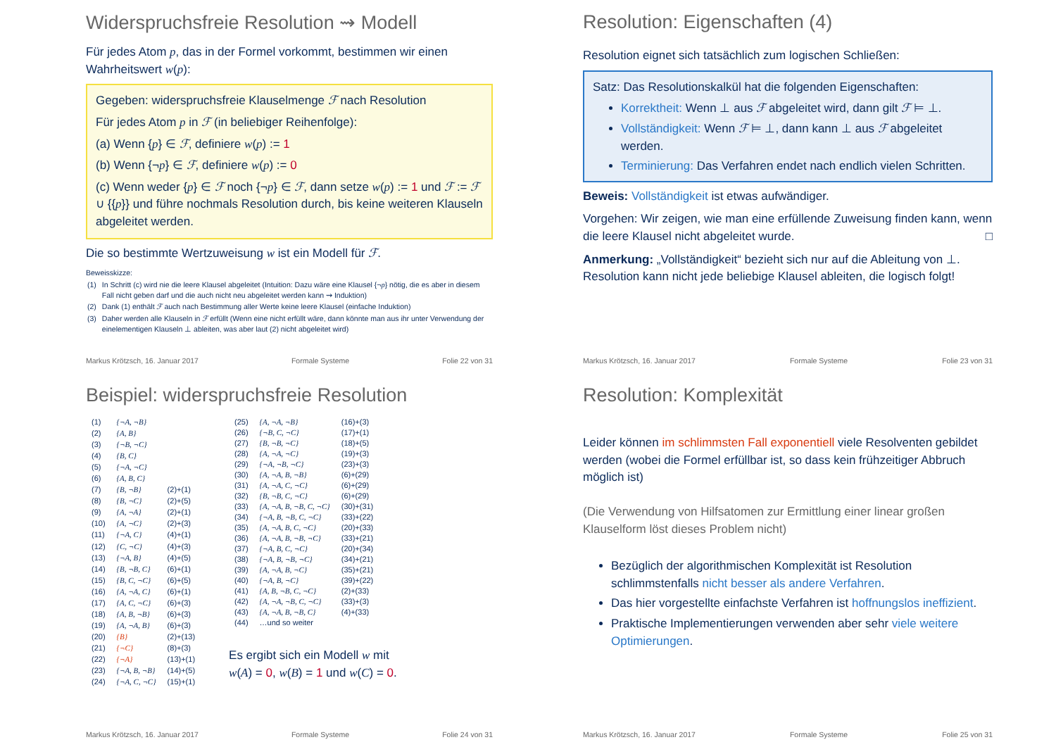Widerspruchsfreie Resolution ⇝ Modell
Für jedes Atom p, das in der Formel vorkommt, bestimmen wir einen Wahrheitswert w(p):
Gegeben: widerspruchsfreie Klauselmenge ℱ nach Resolution
Für jedes Atom p in ℱ (in beliebiger Reihenfolge):
(a) Wenn {p} ∈ ℱ, definiere w(p) := 1
(b) Wenn {¬p} ∈ ℱ, definiere w(p) := 0
(c) Wenn weder {p} ∈ ℱ noch {¬p} ∈ ℱ, dann setze w(p) := 1 und ℱ := ℱ ∪ {{p}} und führe nochmals Resolution durch, bis keine weiteren Klauseln abgeleitet werden.
Die so bestimmte Wertzuweisung w ist ein Modell für ℱ.
Beweisskizze:
| (1) | In Schritt (c) wird nie die leere Klausel abgeleitet (Intuition: Dazu wäre eine Klausel {¬ p } nötig, die es aber in diesem Fall nicht geben darf und die auch nicht neu abgeleitet werden kann ⇝ Induktion) |
| (2) | Dank (1) enthält ℱ auch nach Bestimmung aller Werte keine leere Klausel (einfache Induktion) |
| (3) | Daher werden alle Klauseln in ℱ erfüllt (Wenn eine nicht erfüllt wäre, dann könnte man aus ihr unter Verwendung der einelementigen Klauseln ⊥ ableiten, was aber laut (2) nicht abgeleitet wird) |
Markus Krötzsch, 16. Januar 2017 Formale Systeme Folie 22 von 31
Resolution: Eigenschaften (4)
Resolution eignet sich tatsächlich zum logischen Schließen:
Satz: Das Resolutionskalkül hat die folgenden Eigenschaften:
Korrektheit: Wenn ⊥ aus ℱ abgeleitet wird, dann gilt ℱ ⊨ ⊥.
Vollständigkeit: Wenn ℱ ⊨ ⊥, dann kann ⊥ aus ℱ abgeleitet werden.
Terminierung: Das Verfahren endet nach endlich vielen Schritten.
Beweis: Vollständigkeit ist etwas aufwändiger.
Vorgehen: Wir zeigen, wie man eine erfüllende Zuweisung finden kann, wenn die leere Klausel nicht abgeleitet wurde. □
Anmerkung: „Vollständigkeit“ bezieht sich nur auf die Ableitung von ⊥. Resolution kann nicht jede beliebige Klausel ableiten, die logisch folgt!
Markus Krötzsch, 16. Januar 2017 Formale Systeme Folie 23 von 31
Beispiel: widerspruchsfreie Resolution
| (1) | {¬A, ¬B} | |
| (2) | {A, B} | |
| (3) | {¬B, ¬C} | |
| (4) | {B, C} | |
| (5) | {¬A, ¬C} | |
| (6) | {A, B, C} | |
| (7) | {B, ¬B} | (2)+(1) |
| (8) | {B, ¬C} | (2)+(5) |
| (9) | {A, ¬A} | (2)+(1) |
| (10) | {A, ¬C} | (2)+(3) |
| (11) | {¬A, C} | (4)+(1) |
| (12) | {C, ¬C} | (4)+(3) |
| (13) | {¬A, B} | (4)+(5) |
| (14) | {B, ¬B, C} | (6)+(1) |
| (15) | {B, C, ¬C} | (6)+(5) |
| (16) | {A, ¬A, C} | (6)+(1) |
| (17) | {A, C, ¬C} | (6)+(3) |
| (18) | {A, B, ¬B} | (6)+(3) |
| (19) | {A, ¬A, B} | (6)+(3) |
| (20) | {B} | (2)+(13) |
| (21) | {¬C} | (8)+(3) |
| (22) | {¬A} | (13)+(1) |
| (23) | {¬A, B, ¬B} | (14)+(5) |
| (24) | {¬A, C, ¬C} | (15)+(1) |
| (25) | {A, ¬A, ¬B} | (16)+(3) |
| (26) | {¬B, C, ¬C} | (17)+(1) |
| (27) | {B, ¬B, ¬C} | (18)+(5) |
| (28) | {A, ¬A, ¬C} | (19)+(3) |
| (29) | {¬A, ¬B, ¬C} | (23)+(3) |
| (30) | {A, ¬A, B, ¬B} | (6)+(29) |
| (31) | {A, ¬A, C, ¬C} | (6)+(29) |
| (32) | {B, ¬B, C, ¬C} | (6)+(29) |
| (33) | {A, ¬A, B, ¬B, C, ¬C} | (30)+(31) |
| (34) | {¬A, B, ¬B, C, ¬C} | (33)+(22) |
| (35) | {A, ¬A, B, C, ¬C} | (20)+(33) |
| (36) | {A, ¬A, B, ¬B, ¬C} | (33)+(21) |
| (37) | {¬A, B, C, ¬C} | (20)+(34) |
| (38) | {¬A, B, ¬B, ¬C} | (34)+(21) |
| (39) | {A, ¬A, B, ¬C} | (35)+(21) |
| (40) | {¬A, B, ¬C} | (39)+(22) |
| (41) | {A, B, ¬B, C, ¬C} | (2)+(33) |
| (42) | {A, ¬A, ¬B, C, ¬C} | (33)+(3) |
| (43) | {A, ¬A, B, ¬B, C} | (4)+(33) |
| (44) | …und so weiter | |
Es ergibt sich ein Modell w mit
w(A) = 0, w(B) = 1 und w(C) = 0.
Markus Krötzsch, 16. Januar 2017 Formale Systeme Folie 24 von 31
Resolution: Komplexität
Leider können im schlimmsten Fall exponentiell viele Resolventen gebildet werden (wobei die Formel erfüllbar ist, so dass kein frühzeitiger Abbruch möglich ist)
(Die Verwendung von Hilfsatomen zur Ermittlung einer linear großen Klauselform löst dieses Problem nicht)
Bezüglich der algorithmischen Komplexität ist Resolution schlimmstenfalls nicht besser als andere Verfahren.
Das hier vorgestellte einfachste Verfahren ist hoffnungslos ineffizient.
Praktische Implementierungen verwenden aber sehr viele weitere Optimierungen.
Markus Krötzsch, 16. Januar 2017 Formale Systeme Folie 25 von 31